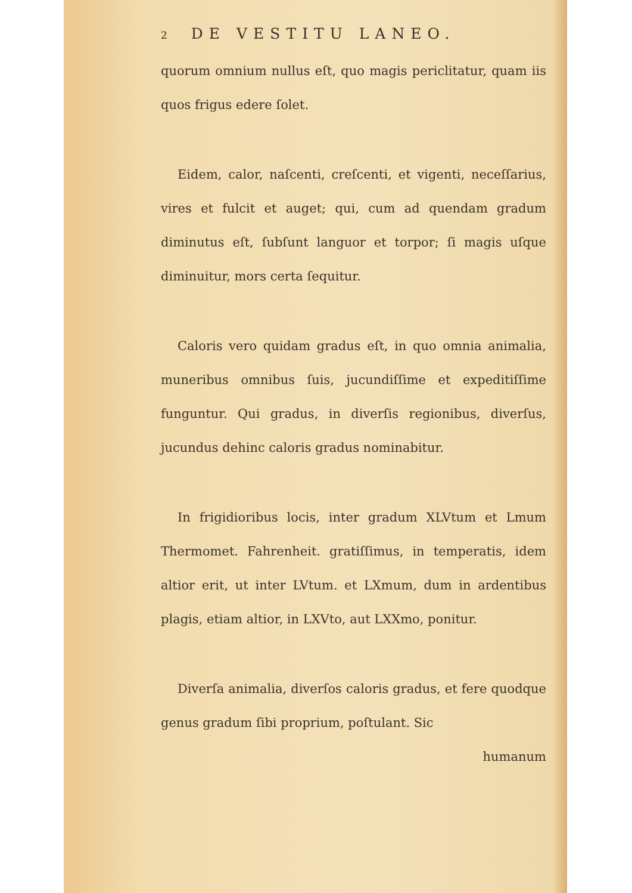2 DE VESTITU LANEO.
quorum omnium nullus eſt, quo magis periclitatur, quam iis quos frigus edere ſolet.
Eidem, calor, naſcenti, creſcenti, et vigenti, neceſſarius, vires et fulcit et auget; qui, cum ad quendam gradum diminutus eſt, ſubſunt languor et torpor; ſi magis uſque diminuitur, mors certa ſequitur.
Caloris vero quidam gradus eſt, in quo omnia animalia, muneribus omnibus ſuis, jucundiſſime et expeditiſſime funguntur. Qui gradus, in diverſis regionibus, diverſus, jucundus dehinc caloris gradus nominabitur.
In frigidioribus locis, inter gradum XLVtum et Lmum Thermomet. Fahrenheit. gratiſſimus, in temperatis, idem altior erit, ut inter LVtum. et LXmum, dum in ardentibus plagis, etiam altior, in LXVto, aut LXXmo, ponitur.
Diverſa animalia, diverſos caloris gradus, et fere quodque genus gradum ſibi proprium, poſtulant. Sic
humanum